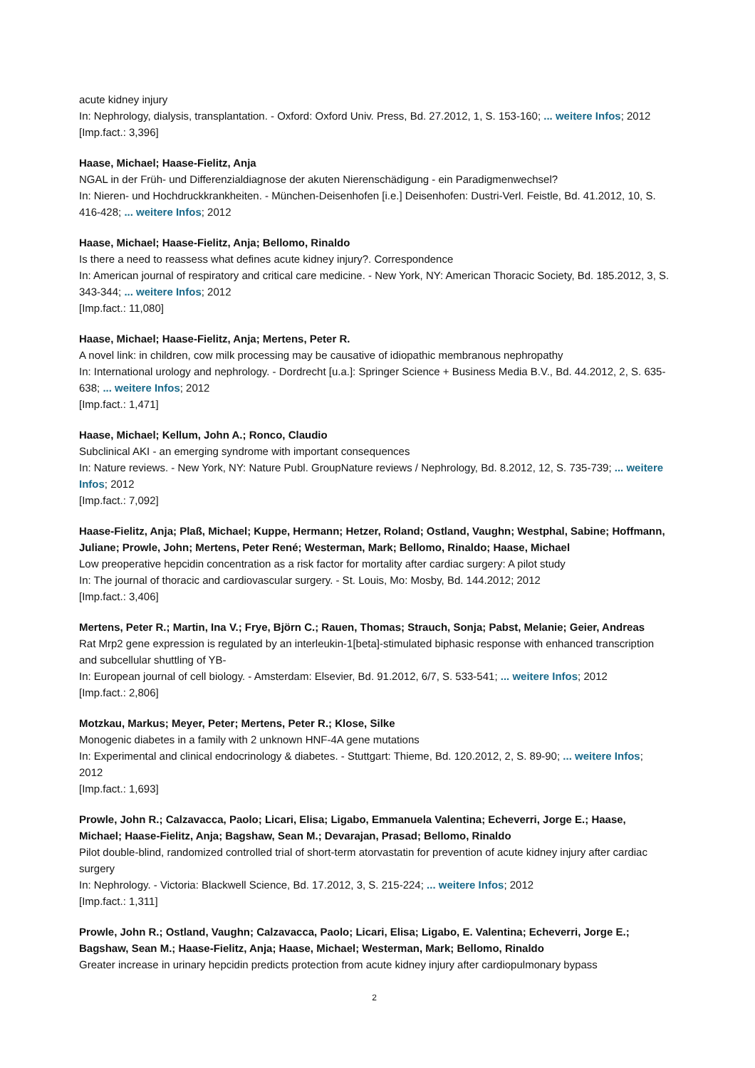acute kidney injury
In: Nephrology, dialysis, transplantation. - Oxford: Oxford Univ. Press, Bd. 27.2012, 1, S. 153-160; ... weitere Infos; 2012
[Imp.fact.: 3,396]
Haase, Michael; Haase-Fielitz, Anja
NGAL in der Früh- und Differenzialdiagnose der akuten Nierenschädigung - ein Paradigmenwechsel?
In: Nieren- und Hochdruckkrankheiten. - München-Deisenhofen [i.e.] Deisenhofen: Dustri-Verl. Feistle, Bd. 41.2012, 10, S. 416-428; ... weitere Infos; 2012
Haase, Michael; Haase-Fielitz, Anja; Bellomo, Rinaldo
Is there a need to reassess what defines acute kidney injury?. Correspondence
In: American journal of respiratory and critical care medicine. - New York, NY: American Thoracic Society, Bd. 185.2012, 3, S. 343-344; ... weitere Infos; 2012
[Imp.fact.: 11,080]
Haase, Michael; Haase-Fielitz, Anja; Mertens, Peter R.
A novel link: in children, cow milk processing may be causative of idiopathic membranous nephropathy
In: International urology and nephrology. - Dordrecht [u.a.]: Springer Science + Business Media B.V., Bd. 44.2012, 2, S. 635-638; ... weitere Infos; 2012
[Imp.fact.: 1,471]
Haase, Michael; Kellum, John A.; Ronco, Claudio
Subclinical AKI - an emerging syndrome with important consequences
In: Nature reviews. - New York, NY: Nature Publ. GroupNature reviews / Nephrology, Bd. 8.2012, 12, S. 735-739; ... weitere Infos; 2012
[Imp.fact.: 7,092]
Haase-Fielitz, Anja; Plaß, Michael; Kuppe, Hermann; Hetzer, Roland; Ostland, Vaughn; Westphal, Sabine; Hoffmann, Juliane; Prowle, John; Mertens, Peter René; Westerman, Mark; Bellomo, Rinaldo; Haase, Michael
Low preoperative hepcidin concentration as a risk factor for mortality after cardiac surgery: A pilot study
In: The journal of thoracic and cardiovascular surgery. - St. Louis, Mo: Mosby, Bd. 144.2012; 2012
[Imp.fact.: 3,406]
Mertens, Peter R.; Martin, Ina V.; Frye, Björn C.; Rauen, Thomas; Strauch, Sonja; Pabst, Melanie; Geier, Andreas
Rat Mrp2 gene expression is regulated by an interleukin-1[beta]-stimulated biphasic response with enhanced transcription and subcellular shuttling of YB-
In: European journal of cell biology. - Amsterdam: Elsevier, Bd. 91.2012, 6/7, S. 533-541; ... weitere Infos; 2012
[Imp.fact.: 2,806]
Motzkau, Markus; Meyer, Peter; Mertens, Peter R.; Klose, Silke
Monogenic diabetes in a family with 2 unknown HNF-4A gene mutations
In: Experimental and clinical endocrinology & diabetes. - Stuttgart: Thieme, Bd. 120.2012, 2, S. 89-90; ... weitere Infos; 2012
[Imp.fact.: 1,693]
Prowle, John R.; Calzavacca, Paolo; Licari, Elisa; Ligabo, Emmanuela Valentina; Echeverri, Jorge E.; Haase, Michael; Haase-Fielitz, Anja; Bagshaw, Sean M.; Devarajan, Prasad; Bellomo, Rinaldo
Pilot double-blind, randomized controlled trial of short-term atorvastatin for prevention of acute kidney injury after cardiac surgery
In: Nephrology. - Victoria: Blackwell Science, Bd. 17.2012, 3, S. 215-224; ... weitere Infos; 2012
[Imp.fact.: 1,311]
Prowle, John R.; Ostland, Vaughn; Calzavacca, Paolo; Licari, Elisa; Ligabo, E. Valentina; Echeverri, Jorge E.; Bagshaw, Sean M.; Haase-Fielitz, Anja; Haase, Michael; Westerman, Mark; Bellomo, Rinaldo
Greater increase in urinary hepcidin predicts protection from acute kidney injury after cardiopulmonary bypass
2